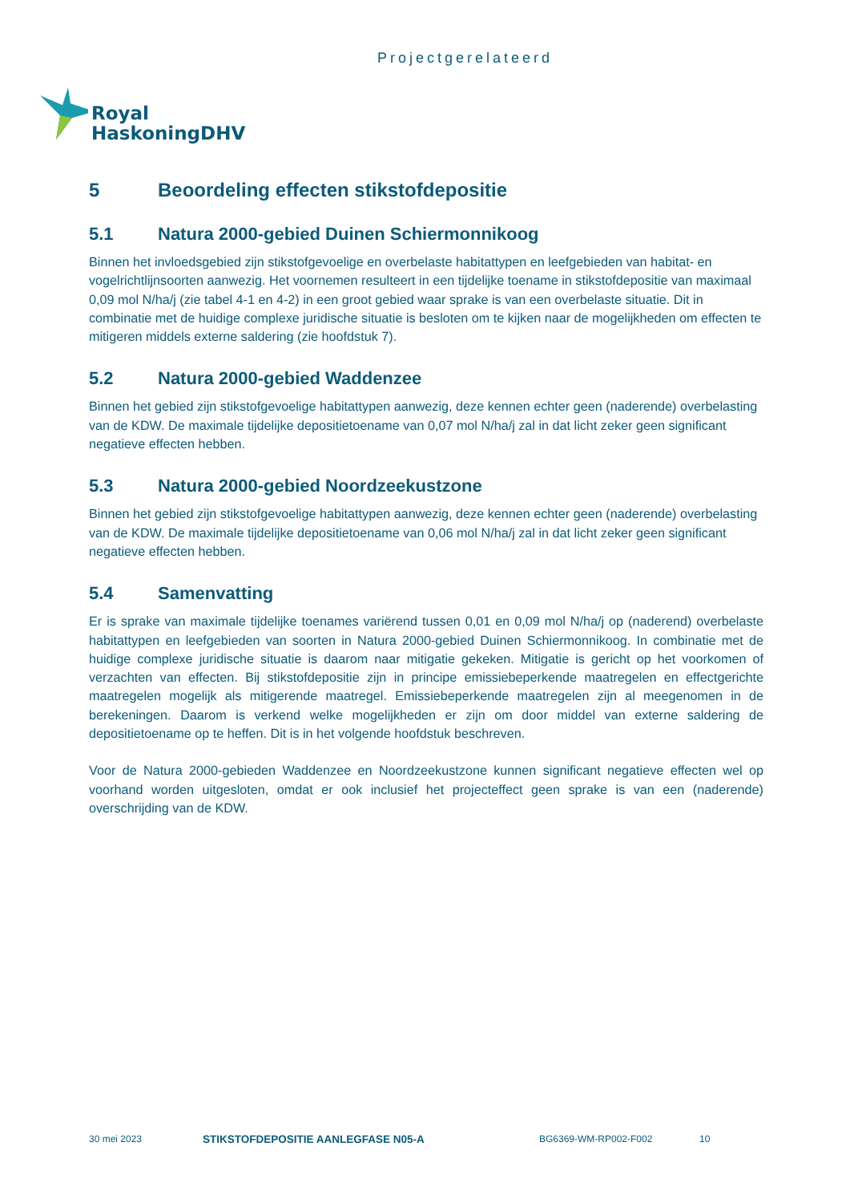Projectgerelateerd
Royal
HaskoningDHV
5 Beoordeling effecten stikstofdepositie
5.1 Natura 2000-gebied Duinen Schiermonnikoog
Binnen het invloedsgebied zijn stikstofgevoelige en overbelaste habitattypen en leefgebieden van habitat- en vogelrichtlijnsoorten aanwezig. Het voornemen resulteert in een tijdelijke toename in stikstofdepositie van maximaal 0,09 mol N/ha/j (zie tabel 4-1 en 4-2) in een groot gebied waar sprake is van een overbelaste situatie. Dit in combinatie met de huidige complexe juridische situatie is besloten om te kijken naar de mogelijkheden om effecten te mitigeren middels externe saldering (zie hoofdstuk 7).
5.2 Natura 2000-gebied Waddenzee
Binnen het gebied zijn stikstofgevoelige habitattypen aanwezig, deze kennen echter geen (naderende) overbelasting van de KDW. De maximale tijdelijke depositietoename van 0,07 mol N/ha/j zal in dat licht zeker geen significant negatieve effecten hebben.
5.3 Natura 2000-gebied Noordzeekustzone
Binnen het gebied zijn stikstofgevoelige habitattypen aanwezig, deze kennen echter geen (naderende) overbelasting van de KDW. De maximale tijdelijke depositietoename van 0,06 mol N/ha/j zal in dat licht zeker geen significant negatieve effecten hebben.
5.4 Samenvatting
Er is sprake van maximale tijdelijke toenames variërend tussen 0,01 en 0,09 mol N/ha/j op (naderend) overbelaste habitattypen en leefgebieden van soorten in Natura 2000-gebied Duinen Schiermonnikoog. In combinatie met de huidige complexe juridische situatie is daarom naar mitigatie gekeken. Mitigatie is gericht op het voorkomen of verzachten van effecten. Bij stikstofdepositie zijn in principe emissiebeperkende maatregelen en effectgerichte maatregelen mogelijk als mitigerende maatregel. Emissiebeperkende maatregelen zijn al meegenomen in de berekeningen. Daarom is verkend welke mogelijkheden er zijn om door middel van externe saldering de depositietoename op te heffen. Dit is in het volgende hoofdstuk beschreven.
Voor de Natura 2000-gebieden Waddenzee en Noordzeekustzone kunnen significant negatieve effecten wel op voorhand worden uitgesloten, omdat er ook inclusief het projecteffect geen sprake is van een (naderende) overschrijding van de KDW.
30 mei 2023 STIKSTOFDEPOSITIE AANLEGFASE N05-A BG6369-WM-RP002-F002 10